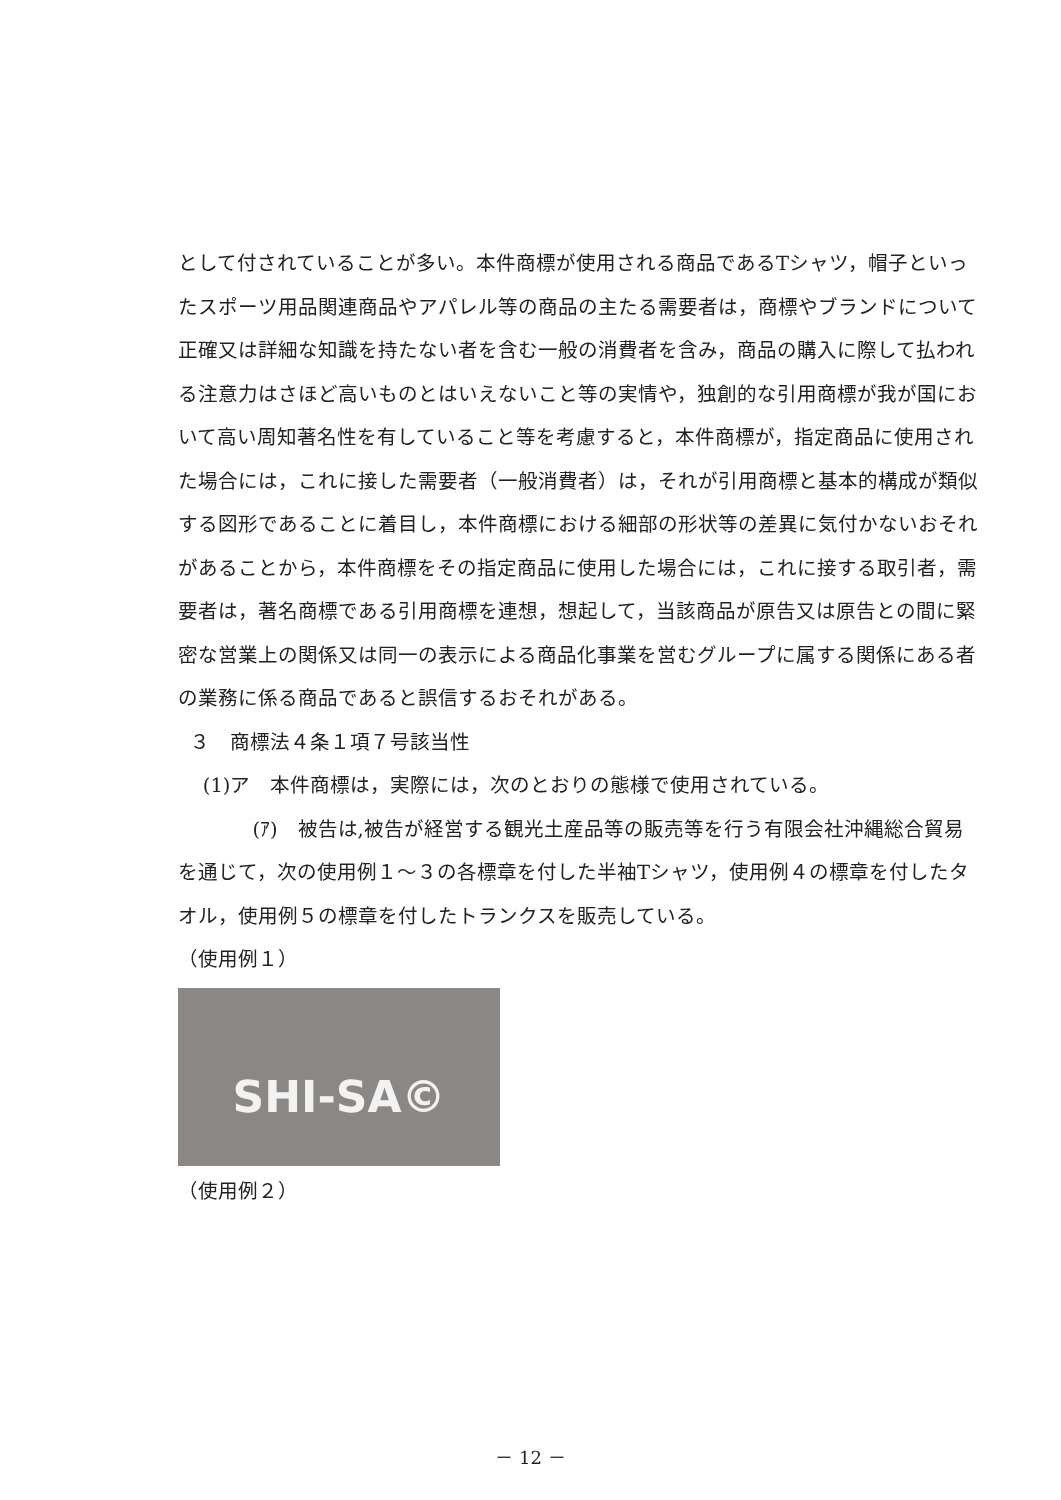として付されていることが多い。本件商標が使用される商品であるTシャツ，帽子といったスポーツ用品関連商品やアパレル等の商品の主たる需要者は，商標やブランドについて正確又は詳細な知識を持たない者を含む一般の消費者を含み，商品の購入に際して払われる注意力はさほど高いものとはいえないこと等の実情や，独創的な引用商標が我が国において高い周知著名性を有していること等を考慮すると，本件商標が，指定商品に使用された場合には，これに接した需要者（一般消費者）は，それが引用商標と基本的構成が類似する図形であることに着目し，本件商標における細部の形状等の差異に気付かないおそれがあることから，本件商標をその指定商品に使用した場合には，これに接する取引者，需要者は，著名商標である引用商標を連想，想起して，当該商品が原告又は原告との間に緊密な営業上の関係又は同一の表示による商品化事業を営むグループに属する関係にある者の業務に係る商品であると誤信するおそれがある。
３　商標法４条１項７号該当性
(1)ア　本件商標は，実際には，次のとおりの態様で使用されている。
(ｱ)　被告は,被告が経営する観光土産品等の販売等を行う有限会社沖縄総合貿易を通じて，次の使用例１～３の各標章を付した半袖Tシャツ，使用例４の標章を付したタオル，使用例５の標章を付したトランクスを販売している。
（使用例１）
SHI-SA©
（使用例２）
－ 12 －